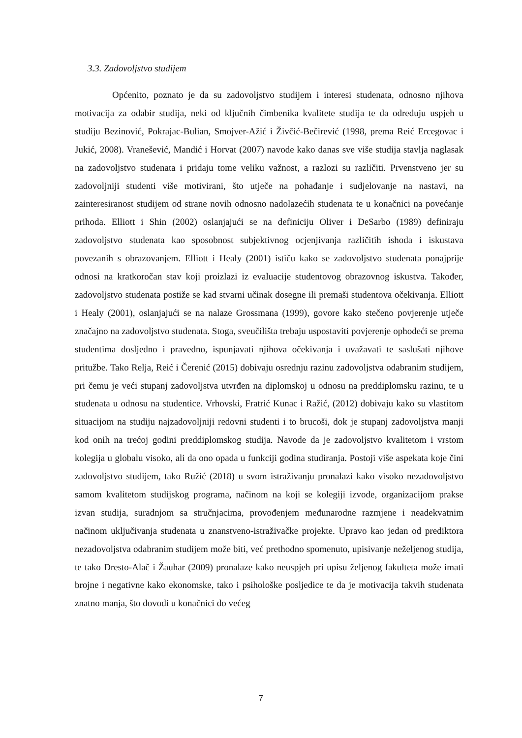3.3. Zadovoljstvo studijem
Općenito, poznato je da su zadovoljstvo studijem i interesi studenata, odnosno njihova motivacija za odabir studija, neki od ključnih čimbenika kvalitete studija te da određuju uspjeh u studiju Bezinović, Pokrajac-Bulian, Smojver-Ažić i Živčić-Bečirević (1998, prema Reić Ercegovac i Jukić, 2008). Vranešević, Mandić i Horvat (2007) navode kako danas sve više studija stavlja naglasak na zadovoljstvo studenata i pridaju tome veliku važnost, a razlozi su različiti. Prvenstveno jer su zadovoljniji studenti više motivirani, što utječe na pohađanje i sudjelovanje na nastavi, na zainteresiranost studijem od strane novih odnosno nadolazećih studenata te u konačnici na povećanje prihoda. Elliott i Shin (2002) oslanjajući se na definiciju Oliver i DeSarbo (1989) definiraju zadovoljstvo studenata kao sposobnost subjektivnog ocjenjivanja različitih ishoda i iskustava povezanih s obrazovanjem. Elliott i Healy (2001) ističu kako se zadovoljstvo studenata ponajprije odnosi na kratkoročan stav koji proizlazi iz evaluacije studentovog obrazovnog iskustva. Također, zadovoljstvo studenata postiže se kad stvarni učinak dosegne ili premaši studentova očekivanja. Elliott i Healy (2001), oslanjajući se na nalaze Grossmana (1999), govore kako stečeno povjerenje utječe značajno na zadovoljstvo studenata. Stoga, sveučilišta trebaju uspostaviti povjerenje ophodeći se prema studentima dosljedno i pravedno, ispunjavati njihova očekivanja i uvažavati te saslušati njihove pritužbe. Tako Relja, Reić i Čerenić (2015) dobivaju osrednju razinu zadovoljstva odabranim studijem, pri čemu je veći stupanj zadovoljstva utvrđen na diplomskoj u odnosu na preddiplomsku razinu, te u studenata u odnosu na studentice. Vrhovski, Fratrić Kunac i Ražić, (2012) dobivaju kako su vlastitom situacijom na studiju najzadovoljniji redovni studenti i to brucoši, dok je stupanj zadovoljstva manji kod onih na trećoj godini preddiplomskog studija. Navode da je zadovoljstvo kvalitetom i vrstom kolegija u globalu visoko, ali da ono opada u funkciji godina studiranja. Postoji više aspekata koje čini zadovoljstvo studijem, tako Ružić (2018) u svom istraživanju pronalazi kako visoko nezadovoljstvo samom kvalitetom studijskog programa, načinom na koji se kolegiji izvode, organizacijom prakse izvan studija, suradnjom sa stručnjacima, provođenjem međunarodne razmjene i neadekvatnim načinom uključivanja studenata u znanstveno-istraživačke projekte. Upravo kao jedan od prediktora nezadovoljstva odabranim studijem može biti, već prethodno spomenuto, upisivanje neželjenog studija, te tako Dresto-Alač i Žauhar (2009) pronalaze kako neuspjeh pri upisu željenog fakulteta može imati brojne i negativne kako ekonomske, tako i psihološke posljedice te da je motivacija takvih studenata znatno manja, što dovodi u konačnici do većeg
7